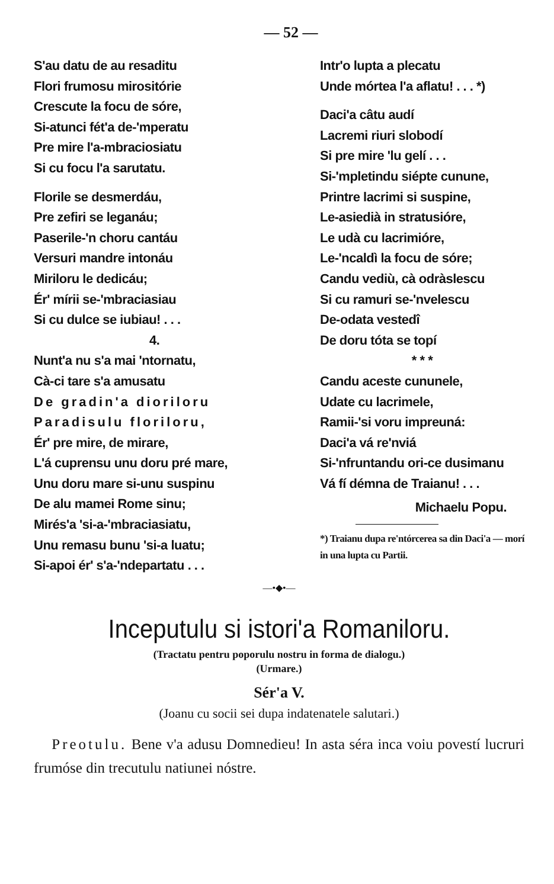— 52 —
S'au datu de au resaditu
Flori frumosu mirositórie
Crescute la focu de sóre,
Si-atunci fét'a de-'mperatu
Pre mire l'a-mbraciosiatu
Si cu focu l'a sarutatu.
Florile se desmerdáu,
Pre zefiri se leganáu;
Paserile-'n choru cantáu
Versuri mandre intonáu
Miriloru le dedicáu;
Ér' mírii se-'mbraciasiau
Si cu dulce se iubiau! . . .
4.
Nunt'a nu s'a mai 'ntornatu,
Cà-ci tare s'a amusatu
De gradin'a dioriloru
Paradisulu floriloru,
Ér' pre mire, de mirare,
L'á cuprensu unu doru pré mare,
Unu doru mare si-unu suspinu
De alu mamei Rome sinu;
Mirés'a 'si-a-'mbraciasiatu,
Unu remasu bunu 'si-a luatu;
Si-apoi ér' s'a-'ndepartatu . . .
Intr'o lupta a plecatu
Unde mórtea l'a aflatu! . . . *)
Daci'a câtu audí
Lacremi riuri slobodí
Si pre mire 'lu gelí . . .
Si-'mpletindu siépte cunune,
Printre lacrimi si suspine,
Le-asiedià in stratusióre,
Le udà cu lacrimióre,
Le-'ncaldì la focu de sóre;
Candu vediù, cà odràslescu
Si cu ramuri se-'nvelescu
De-odata vestedî
De doru tóta se topí
* * *
Candu aceste cununele,
Udate cu lacrimele,
Ramii-'si voru impreuná:
Daci'a vá re'nviá
Si-'nfruntandu ori-ce dusimanu
Vá fí démna de Traianu! . . .
Michaelu Popu.
*) Traianu dupa re'ntórcerea sa din Daci'a — morí in una lupta cu Partii.
—•◆•—
Inceputulu si istori'a Romaniloru.
(Tractatu pentru poporulu nostru in forma de dialogu.)
(Urmare.)
Sér'a V.
(Joanu cu socii sei dupa indatenatele salutari.)
Preotulu. Bene v'a adusu Domnedieu! In asta séra inca voiu povestí lucruri frumóse din trecutulu natiunei nóstre.